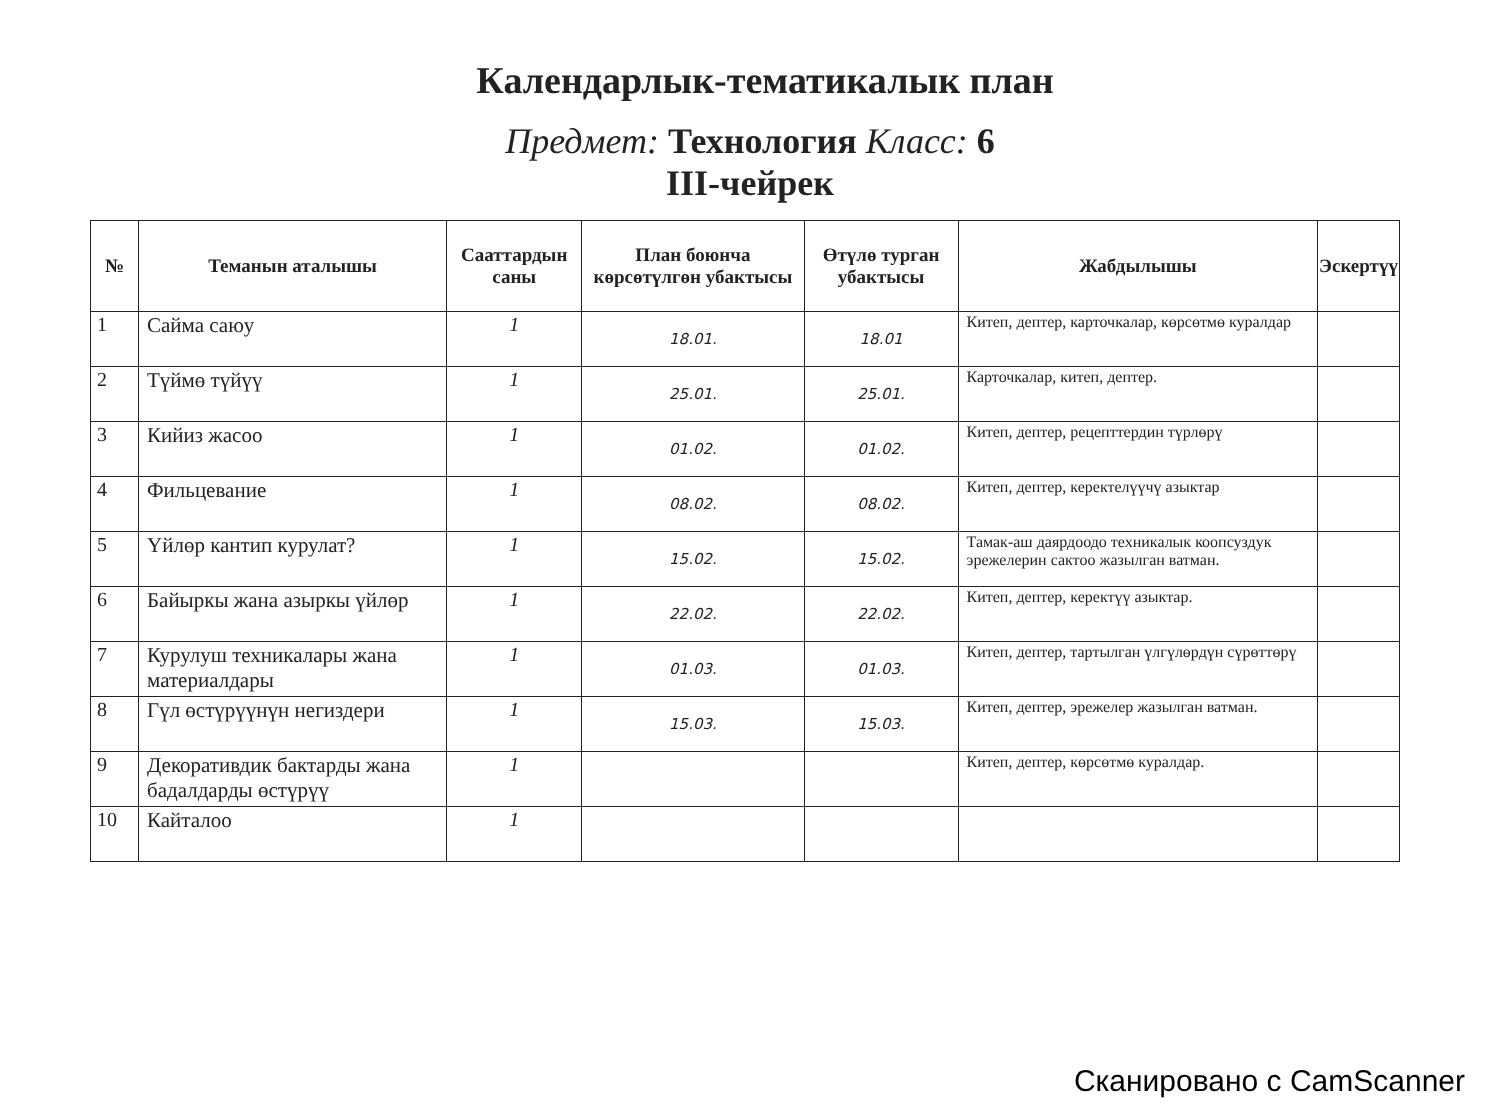Календарлык-тематикалык план
Предмет: Технология Класс: 6
III-чейрек
| № | Теманын аталышы | Сааттардын саны | План боюнча көрсөтүлгөн убактысы | Өтүлө турган убактысы | Жабдылышы | Эскертүү |
| --- | --- | --- | --- | --- | --- | --- |
| 1 | Сайма саюу | 1 | 18.01. | 18.01 | Китеп, дептер, карточкалар, көрсөтмө куралдар | |
| 2 | Түймө түйүү | 1 | 25.01. | 25.01. | Карточкалар, китеп, дептер. | |
| 3 | Кийиз жасоо | 1 | 01.02. | 01.02. | Китеп, дептер, рецепттердин түрлөрү | |
| 4 | Фильцевание | 1 | 08.02. | 08.02. | Китеп, дептер, керектелүүчү азыктар | |
| 5 | Үйлөр кантип курулат? | 1 | 15.02. | 15.02. | Тамак-аш даярдоодо техникалык коопсуздук эрежелерин сактоо жазылган ватман. | |
| 6 | Байыркы жана азыркы үйлөр | 1 | 22.02. | 22.02. | Китеп, дептер, керектүү азыктар. | |
| 7 | Курулуш техникалары жана материалдары | 1 | 01.03. | 01.03. | Китеп, дептер, тартылган үлгүлөрдүн сүрөттөрү | |
| 8 | Гүл өстүрүүнүн негиздери | 1 | 15.03. | 15.03. | Китеп, дептер, эрежелер жазылган ватман. | |
| 9 | Декоративдик бактарды жана бадалдарды өстүрүү | 1 | | | Китеп, дептер, көрсөтмө куралдар. | |
| 10 | Кайталоо | 1 | | | | |
Сканировано с CamScanner